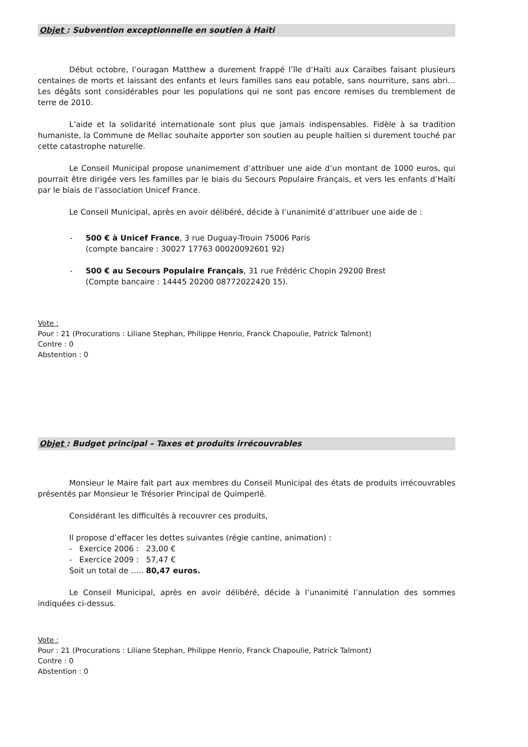Objet : Subvention exceptionnelle en soutien à Haïti
Début octobre, l’ouragan Matthew a durement frappé l’île d’Haïti aux Caraïbes faisant plusieurs centaines de morts et laissant des enfants et leurs familles sans eau potable, sans nourriture, sans abri… Les dégâts sont considérables pour les populations qui ne sont pas encore remises du tremblement de terre de 2010.
L’aide et la solidarité internationale sont plus que jamais indispensables. Fidèle à sa tradition humaniste, la Commune de Mellac souhaite apporter son soutien au peuple haïtien si durement touché par cette catastrophe naturelle.
Le Conseil Municipal propose unanimement d’attribuer une aide d’un montant de 1000 euros, qui pourrait être dirigée vers les familles par le biais du Secours Populaire Français, et vers les enfants d’Haïti par le biais de l’association Unicef France.
Le Conseil Municipal, après en avoir délibéré, décide à l’unanimité d’attribuer une aide de :
- 500 € à Unicef France, 3 rue Duguay-Trouin 75006 Paris
(compte bancaire : 30027 17763 00020092601 92)
- 500 € au Secours Populaire Français, 31 rue Frédéric Chopin 29200 Brest
(Compte bancaire : 14445 20200 08772022420 15).
Vote :
Pour : 21 (Procurations : Liliane Stephan, Philippe Henrio, Franck Chapoulie, Patrick Talmont)
Contre : 0
Abstention : 0
Objet : Budget principal – Taxes et produits irrécouvrables
Monsieur le Maire fait part aux membres du Conseil Municipal des états de produits irrécouvrables présentés par Monsieur le Trésorier Principal de Quimperlé.
Considérant les difficultés à recouvrer ces produits,
Il propose d’effacer les dettes suivantes (régie cantine, animation) :
- Exercice 2006 : 23,00 €
- Exercice 2009 : 57,47 €
Soit un total de ….. 80,47 euros.
Le Conseil Municipal, après en avoir délibéré, décide à l’unanimité l’annulation des sommes indiquées ci-dessus.
Vote :
Pour : 21 (Procurations : Liliane Stephan, Philippe Henrio, Franck Chapoulie, Patrick Talmont)
Contre : 0
Abstention : 0